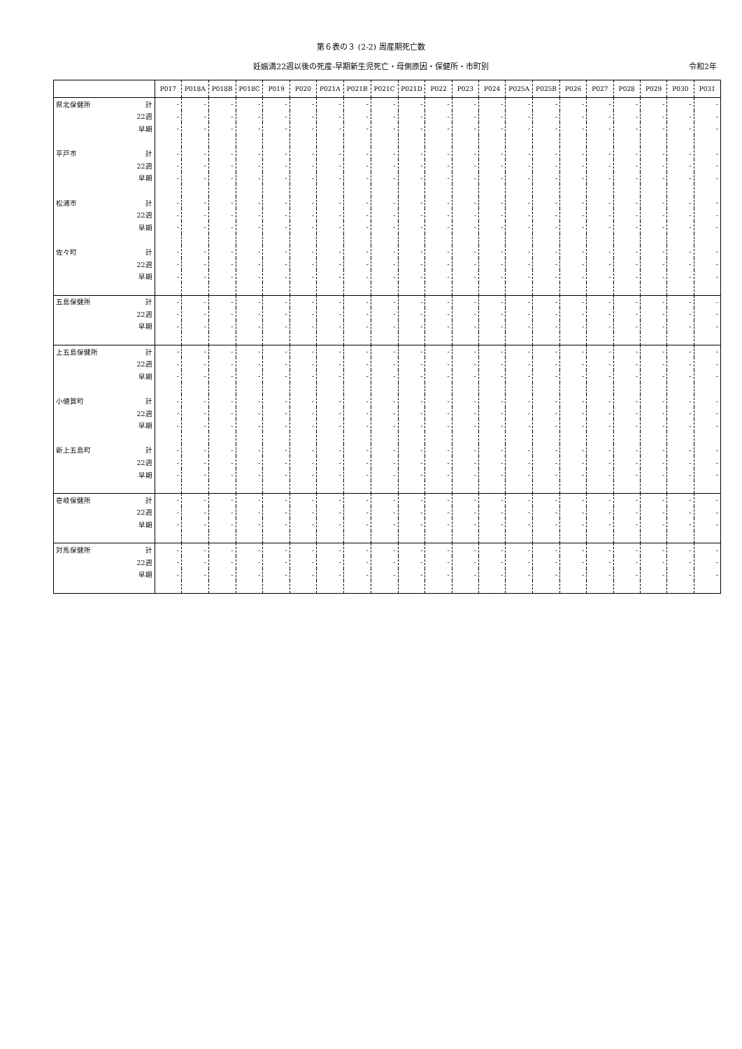第６表の３ (2-2) 周産期死亡数
妊娠満22週以後の死産-早期新生児死亡・母側原因・保健所・市町別 令和2年
| | | P017 | P018A | P018B | P018C | P019 | P020 | P021A | P021B | P021C | P021D | P022 | P023 | P024 | P025A | P025B | P026 | P027 | P028 | P029 | P030 | P031 |
| --- | --- | --- | --- | --- | --- | --- | --- | --- | --- | --- | --- | --- | --- | --- | --- | --- | --- | --- | --- | --- | --- | --- |
| 県北保健所 | 計 | - | - | - | - | - | - | - | - | - | - | - | - | - | - | - | - | - | - | - | - | - |
| | 22週 | - | - | - | - | - | - | - | - | - | - | - | - | - | - | - | - | - | - | - | - | - |
| | 早期 | - | - | - | - | - | - | - | - | - | - | - | - | - | - | - | - | - | - | - | - | - |
| 平戸市 | 計 | - | - | - | - | - | - | - | - | - | - | - | - | - | - | - | - | - | - | - | - | - |
| | 22週 | - | - | - | - | - | - | - | - | - | - | - | - | - | - | - | - | - | - | - | - | - |
| | 早期 | - | - | - | - | - | - | - | - | - | - | - | - | - | - | - | - | - | - | - | - | - |
| 松浦市 | 計 | - | - | - | - | - | - | - | - | - | - | - | - | - | - | - | - | - | - | - | - | - |
| | 22週 | - | - | - | - | - | - | - | - | - | - | - | - | - | - | - | - | - | - | - | - | - |
| | 早期 | - | - | - | - | - | - | - | - | - | - | - | - | - | - | - | - | - | - | - | - | - |
| 佐々町 | 計 | - | - | - | - | - | - | - | - | - | - | - | - | - | - | - | - | - | - | - | - | - |
| | 22週 | - | - | - | - | - | - | - | - | - | - | - | - | - | - | - | - | - | - | - | - | - |
| | 早期 | - | - | - | - | - | - | - | - | - | - | - | - | - | - | - | - | - | - | - | - | - |
| 五島保健所 | 計 | - | - | - | - | - | - | - | - | - | - | - | - | - | - | - | - | - | - | - | - | - |
| | 22週 | - | - | - | - | - | - | - | - | - | - | - | - | - | - | - | - | - | - | - | - | - |
| | 早期 | - | - | - | - | - | - | - | - | - | - | - | - | - | - | - | - | - | - | - | - | - |
| 上五島保健所 | 計 | - | - | - | - | - | - | - | - | - | - | - | - | - | - | - | - | - | - | - | - | - |
| | 22週 | - | - | - | - | - | - | - | - | - | - | - | - | - | - | - | - | - | - | - | - | - |
| | 早期 | - | - | - | - | - | - | - | - | - | - | - | - | - | - | - | - | - | - | - | - | - |
| 小値賀町 | 計 | - | - | - | - | - | - | - | - | - | - | - | - | - | - | - | - | - | - | - | - | - |
| | 22週 | - | - | - | - | - | - | - | - | - | - | - | - | - | - | - | - | - | - | - | - | - |
| | 早期 | - | - | - | - | - | - | - | - | - | - | - | - | - | - | - | - | - | - | - | - | - |
| 新上五島町 | 計 | - | - | - | - | - | - | - | - | - | - | - | - | - | - | - | - | - | - | - | - | - |
| | 22週 | - | - | - | - | - | - | - | - | - | - | - | - | - | - | - | - | - | - | - | - | - |
| | 早期 | - | - | - | - | - | - | - | - | - | - | - | - | - | - | - | - | - | - | - | - | - |
| 壱岐保健所 | 計 | - | - | - | - | - | - | - | - | - | - | - | - | - | - | - | - | - | - | - | - | - |
| | 22週 | - | - | - | - | - | - | - | - | - | - | - | - | - | - | - | - | - | - | - | - | - |
| | 早期 | - | - | - | - | - | - | - | - | - | - | - | - | - | - | - | - | - | - | - | - | - |
| 対馬保健所 | 計 | - | - | - | - | - | - | - | - | - | - | - | - | - | - | - | - | - | - | - | - | - |
| | 22週 | - | - | - | - | - | - | - | - | - | - | - | - | - | - | - | - | - | - | - | - | - |
| | 早期 | - | - | - | - | - | - | - | - | - | - | - | - | - | - | - | - | - | - | - | - | - |